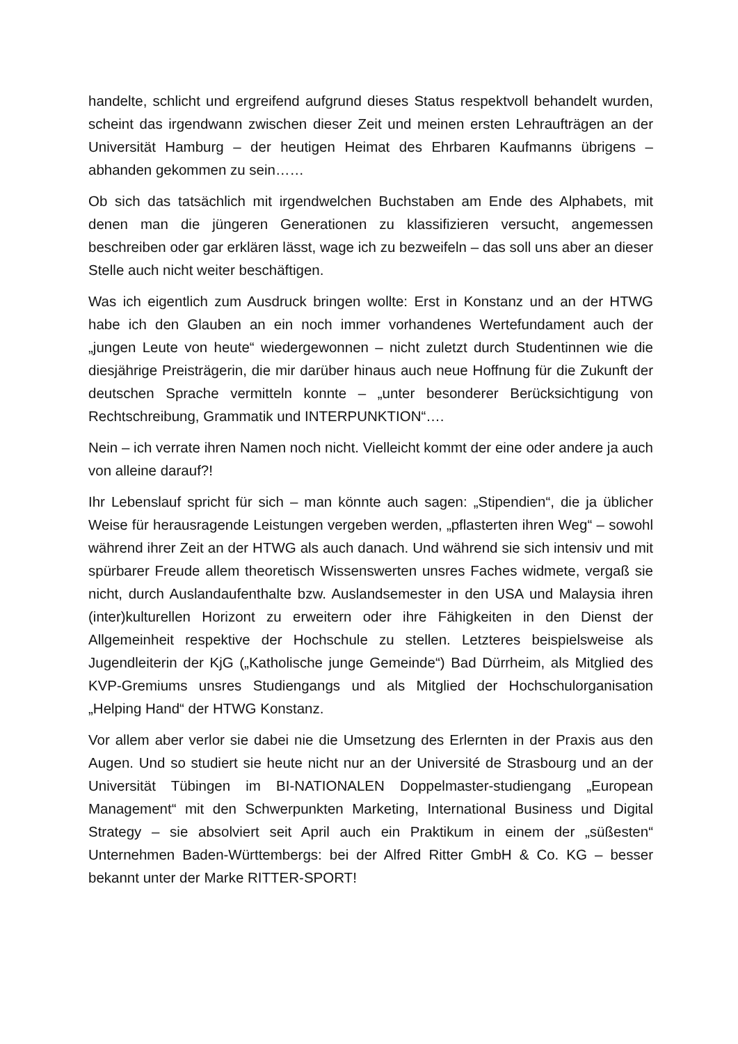handelte, schlicht und ergreifend aufgrund dieses Status respektvoll behandelt wurden, scheint das irgendwann zwischen dieser Zeit und meinen ersten Lehraufträgen an der Universität Hamburg – der heutigen Heimat des Ehrbaren Kaufmanns übrigens – abhanden gekommen zu sein……
Ob sich das tatsächlich mit irgendwelchen Buchstaben am Ende des Alphabets, mit denen man die jüngeren Generationen zu klassifizieren versucht, angemessen beschreiben oder gar erklären lässt, wage ich zu bezweifeln – das soll uns aber an dieser Stelle auch nicht weiter beschäftigen.
Was ich eigentlich zum Ausdruck bringen wollte: Erst in Konstanz und an der HTWG habe ich den Glauben an ein noch immer vorhandenes Wertefundament auch der „jungen Leute von heute“ wiedergewonnen – nicht zuletzt durch Studentinnen wie die diesjährige Preisträgerin, die mir darüber hinaus auch neue Hoffnung für die Zukunft der deutschen Sprache vermitteln konnte – „unter besonderer Berücksichtigung von Rechtschreibung, Grammatik und INTERPUNKTION“….
Nein – ich verrate ihren Namen noch nicht. Vielleicht kommt der eine oder andere ja auch von alleine darauf?!
Ihr Lebenslauf spricht für sich – man könnte auch sagen: „Stipendien“, die ja üblicher Weise für herausragende Leistungen vergeben werden, „pflasterten ihren Weg“ – sowohl während ihrer Zeit an der HTWG als auch danach. Und während sie sich intensiv und mit spürbarer Freude allem theoretisch Wissenswerten unsres Faches widmete, vergaß sie nicht, durch Auslandaufenthalte bzw. Auslandsemester in den USA und Malaysia ihren (inter)kulturellen Horizont zu erweitern oder ihre Fähigkeiten in den Dienst der Allgemeinheit respektive der Hochschule zu stellen. Letzteres beispielsweise als Jugendleiterin der KjG („Katholische junge Gemeinde“) Bad Dürrheim, als Mitglied des KVP-Gremiums unsres Studiengangs und als Mitglied der Hochschulorganisation „Helping Hand“ der HTWG Konstanz.
Vor allem aber verlor sie dabei nie die Umsetzung des Erlernten in der Praxis aus den Augen. Und so studiert sie heute nicht nur an der Université de Strasbourg und an der Universität Tübingen im BI-NATIONALEN Doppelmaster-studiengang „European Management“ mit den Schwerpunkten Marketing, International Business und Digital Strategy – sie absolviert seit April auch ein Praktikum in einem der „süßesten“ Unternehmen Baden-Württembergs: bei der Alfred Ritter GmbH & Co. KG – besser bekannt unter der Marke RITTER-SPORT!